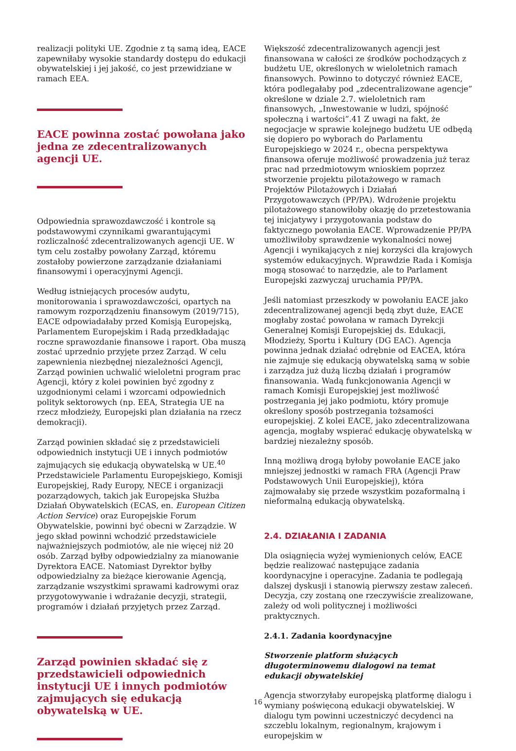realizacji polityki UE. Zgodnie z tą samą ideą, EACE zapewniłaby wysokie standardy dostępu do edukacji obywatelskiej i jej jakość, co jest przewidziane w ramach EEA.
EACE powinna zostać powołana jako jedna ze zdecentralizowanych agencji UE.
Odpowiednia sprawozdawczość i kontrole są podstawowymi czynnikami gwarantującymi rozliczalność zdecentralizowanych agencji UE. W tym celu zostałby powołany Zarząd, któremu zostałoby powierzone zarządzanie działaniami finansowymi i operacyjnymi Agencji.
Według istniejących procesów audytu, monitorowania i sprawozdawczości, opartych na ramowym rozporządzeniu finansowym (2019/715), EACE odpowiadałaby przed Komisją Europejską, Parlamentem Europejskim i Radą przedkładając roczne sprawozdanie finansowe i raport. Oba muszą zostać uprzednio przyjęte przez Zarząd. W celu zapewnienia niezbędnej niezależności Agencji, Zarząd powinien uchwalić wieloletni program prac Agencji, który z kolei powinien być zgodny z uzgodnionymi celami i wzorcami odpowiednich polityk sektorowych (np. EEA, Strategia UE na rzecz młodzieży, Europejski plan działania na rzecz demokracji).
Zarząd powinien składać się z przedstawicieli odpowiednich instytucji UE i innych podmiotów zajmujących się edukacją obywatelską w UE.<sup>40</sup> Przedstawiciele Parlamentu Europejskiego, Komisji Europejskiej, Rady Europy, NECE i organizacji pozarządowych, takich jak Europejska Służba Działań Obywatelskich (ECAS, en. European Citizen Action Service) oraz Europejskie Forum Obywatelskie, powinni być obecni w Zarządzie. W jego skład powinni wchodzić przedstawiciele najważniejszych podmiotów, ale nie więcej niż 20 osób. Zarząd byłby odpowiedzialny za mianowanie Dyrektora EACE. Natomiast Dyrektor byłby odpowiedzialny za bieżące kierowanie Agencją, zarządzanie wszystkimi sprawami kadrowymi oraz przygotowywanie i wdrażanie decyzji, strategii, programów i działań przyjętych przez Zarząd.
Zarząd powinien składać się z przedstawicieli odpowiednich instytucji UE i innych podmiotów zajmujących się edukacją obywatelską w UE.
Większość zdecentralizowanych agencji jest finansowana w całości ze środków pochodzących z budżetu UE, określonych w wieloletnich ramach finansowych. Powinno to dotyczyć również EACE, która podlegałaby pod „zdecentralizowane agencje” określone w dziale 2.7. wieloletnich ram finansowych, „Inwestowanie w ludzi, spójność społeczną i wartości”.41 Z uwagi na fakt, że negocjacje w sprawie kolejnego budżetu UE odbędą się dopiero po wyborach do Parlamentu Europejskiego w 2024 r., obecna perspektywa finansowa oferuje możliwość prowadzenia już teraz prac nad przedmiotowym wnioskiem poprzez stworzenie projektu pilotażowego w ramach Projektów Pilotażowych i Działań Przygotowawczych (PP/PA). Wdrożenie projektu pilotażowego stanowiłoby okazję do przetestowania tej inicjatywy i przygotowania podstaw do faktycznego powołania EACE. Wprowadzenie PP/PA umożliwiłoby sprawdzenie wykonalności nowej Agencji i wynikających z niej korzyści dla krajowych systemów edukacyjnych. Wprawdzie Rada i Komisja mogą stosować to narzędzie, ale to Parlament Europejski zazwyczaj uruchamia PP/PA.
Jeśli natomiast przeszkody w powołaniu EACE jako zdecentralizowanej agencji będą zbyt duże, EACE mogłaby zostać powołana w ramach Dyrekcji Generalnej Komisji Europejskiej ds. Edukacji, Młodzieży, Sportu i Kultury (DG EAC). Agencja powinna jednak działać odrębnie od EACEA, która nie zajmuje się edukacją obywatelską samą w sobie i zarządza już dużą liczbą działań i programów finansowania. Wadą funkcjonowania Agencji w ramach Komisji Europejskiej jest możliwość postrzegania jej jako podmiotu, który promuje określony sposób postrzegania tożsamości europejskiej. Z kolei EACE, jako zdecentralizowana agencja, mogłaby wspierać edukację obywatelską w bardziej niezależny sposób.
Inną możliwą drogą byłoby powołanie EACE jako mniejszej jednostki w ramach FRA (Agencji Praw Podstawowych Unii Europejskiej), która zajmowałaby się przede wszystkim pozaformalną i nieformalną edukacją obywatelską.
2.4. DZIAŁANIA I ZADANIA
Dla osiągnięcia wyżej wymienionych celów, EACE będzie realizować następujące zadania koordynacyjne i operacyjne. Zadania te podlegają dalszej dyskusji i stanowią pierwszy zestaw zaleceń. Decyzja, czy zostaną one rzeczywiście zrealizowane, zależy od woli politycznej i możliwości praktycznych.
2.4.1. Zadania koordynacyjne
Stworzenie platform służących długoterminowemu dialogowi na temat edukacji obywatelskiej
Agencja stworzyłaby europejską platformę dialogu i wymiany poświęconą edukacji obywatelskiej. W dialogu tym powinni uczestniczyć decydenci na szczeblu lokalnym, regionalnym, krajowym i europejskim w
16